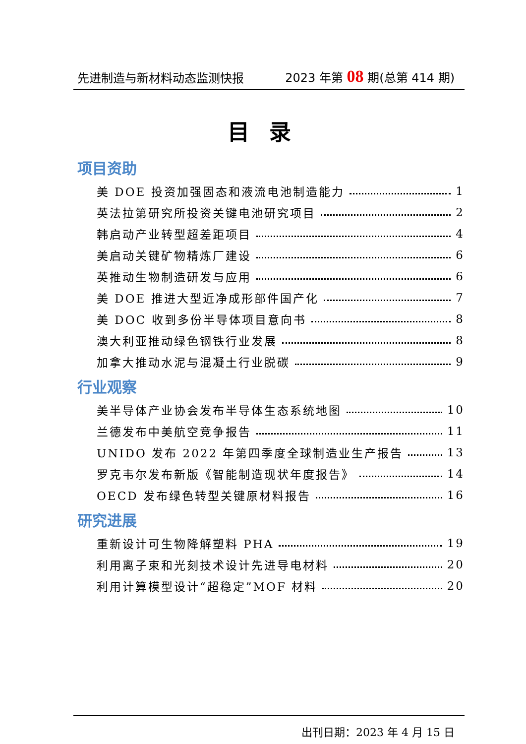先进制造与新材料动态监测快报 2023 年第 08 期(总第 414 期)
目录
项目资助
美 DOE 投资加强固态和液流电池制造能力 1
英法拉第研究所投资关键电池研究项目 2
韩启动产业转型超差距项目 4
美启动关键矿物精炼厂建设 6
英推动生物制造研发与应用 6
美 DOE 推进大型近净成形部件国产化 7
美 DOC 收到多份半导体项目意向书 8
澳大利亚推动绿色钢铁行业发展 8
加拿大推动水泥与混凝土行业脱碳 9
行业观察
美半导体产业协会发布半导体生态系统地图 10
兰德发布中美航空竞争报告 11
UNIDO 发布 2022 年第四季度全球制造业生产报告 13
罗克韦尔发布新版《智能制造现状年度报告》 14
OECD 发布绿色转型关键原材料报告 16
研究进展
重新设计可生物降解塑料 PHA 19
利用离子束和光刻技术设计先进导电材料 20
利用计算模型设计“超稳定”MOF 材料 20
出刊日期：2023 年 4 月 15 日